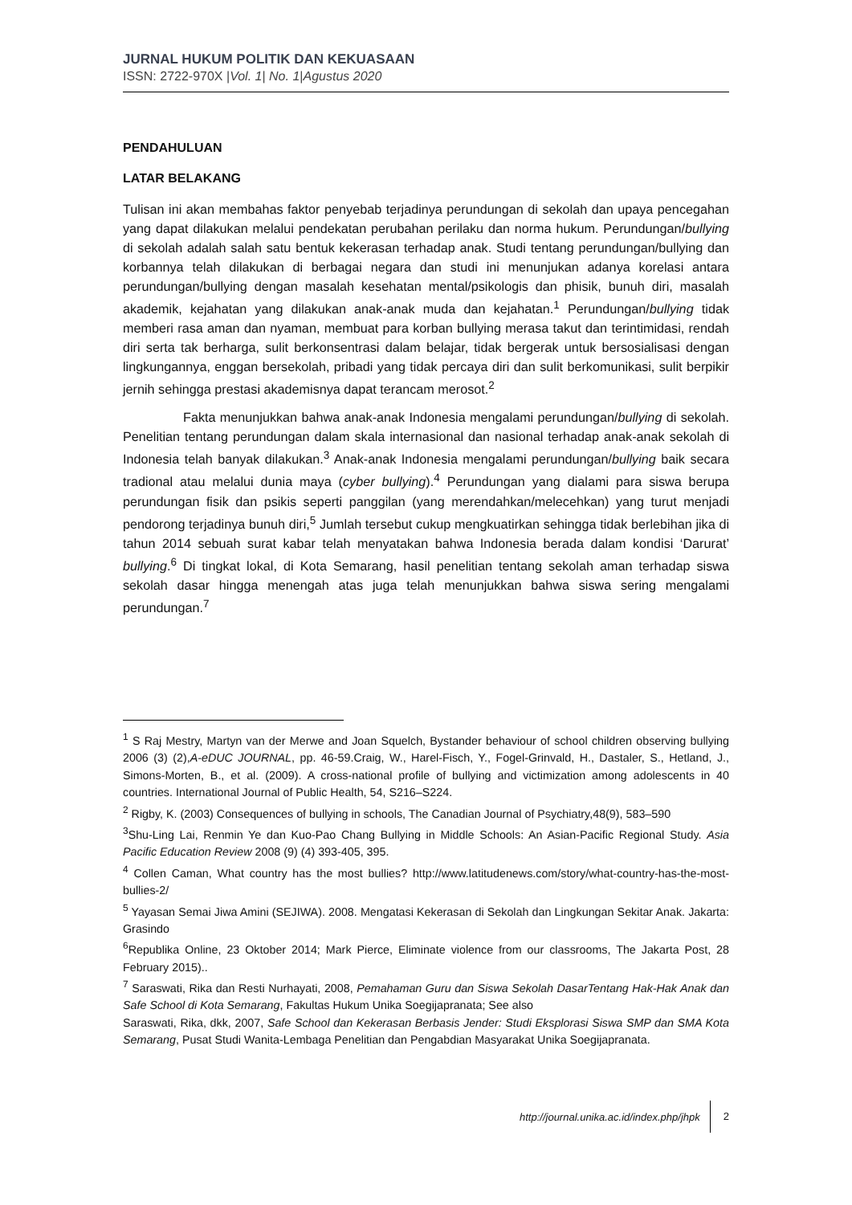JURNAL HUKUM POLITIK DAN KEKUASAAN
ISSN: 2722-970X |Vol. 1| No. 1|Agustus 2020
PENDAHULUAN
LATAR BELAKANG
Tulisan ini akan membahas faktor penyebab terjadinya perundungan di sekolah dan upaya pencegahan yang dapat dilakukan melalui pendekatan perubahan perilaku dan norma hukum. Perundungan/bullying di sekolah adalah salah satu bentuk kekerasan terhadap anak. Studi tentang perundungan/bullying dan korbannya telah dilakukan di berbagai negara dan studi ini menunjukan adanya korelasi antara perundungan/bullying dengan masalah kesehatan mental/psikologis dan phisik, bunuh diri, masalah akademik, kejahatan yang dilakukan anak-anak muda dan kejahatan.<sup>1</sup> Perundungan/bullying tidak memberi rasa aman dan nyaman, membuat para korban bullying merasa takut dan terintimidasi, rendah diri serta tak berharga, sulit berkonsentrasi dalam belajar, tidak bergerak untuk bersosialisasi dengan lingkungannya, enggan bersekolah, pribadi yang tidak percaya diri dan sulit berkomunikasi, sulit berpikir jernih sehingga prestasi akademisnya dapat terancam merosot.<sup>2</sup>
Fakta menunjukkan bahwa anak-anak Indonesia mengalami perundungan/bullying di sekolah. Penelitian tentang perundungan dalam skala internasional dan nasional terhadap anak-anak sekolah di Indonesia telah banyak dilakukan.<sup>3</sup> Anak-anak Indonesia mengalami perundungan/bullying baik secara tradional atau melalui dunia maya (cyber bullying).<sup>4</sup> Perundungan yang dialami para siswa berupa perundungan fisik dan psikis seperti panggilan (yang merendahkan/melecehkan) yang turut menjadi pendorong terjadinya bunuh diri,<sup>5</sup> Jumlah tersebut cukup mengkuatirkan sehingga tidak berlebihan jika di tahun 2014 sebuah surat kabar telah menyatakan bahwa Indonesia berada dalam kondisi ‘Darurat’ bullying.<sup>6</sup> Di tingkat lokal, di Kota Semarang, hasil penelitian tentang sekolah aman terhadap siswa sekolah dasar hingga menengah atas juga telah menunjukkan bahwa siswa sering mengalami perundungan.<sup>7</sup>
<sup>1</sup> S Raj Mestry, Martyn van der Merwe and Joan Squelch, Bystander behaviour of school children observing bullying 2006 (3) (2),A-eDUC JOURNAL, pp. 46-59.Craig, W., Harel-Fisch, Y., Fogel-Grinvald, H., Dastaler, S., Hetland, J., Simons-Morten, B., et al. (2009). A cross-national profile of bullying and victimization among adolescents in 40 countries. International Journal of Public Health, 54, S216–S224.
<sup>2</sup> Rigby, K. (2003) Consequences of bullying in schools, The Canadian Journal of Psychiatry,48(9), 583–590
<sup>3</sup> Shu-Ling Lai, Renmin Ye dan Kuo-Pao Chang Bullying in Middle Schools: An Asian-Pacific Regional Study. Asia Pacific Education Review 2008 (9) (4) 393-405, 395.
<sup>4</sup> Collen Caman, What country has the most bullies? http://www.latitudenews.com/story/what-country-has-the-most-bullies-2/
<sup>5</sup> Yayasan Semai Jiwa Amini (SEJIWA). 2008. Mengatasi Kekerasan di Sekolah dan Lingkungan Sekitar Anak. Jakarta: Grasindo
<sup>6</sup> Republika Online, 23 Oktober 2014; Mark Pierce, Eliminate violence from our classrooms, The Jakarta Post, 28 February 2015)..
<sup>7</sup> Saraswati, Rika dan Resti Nurhayati, 2008, Pemahaman Guru dan Siswa Sekolah DasarTentang Hak-Hak Anak dan Safe School di Kota Semarang, Fakultas Hukum Unika Soegijapranata; See also
Saraswati, Rika, dkk, 2007, Safe School dan Kekerasan Berbasis Jender: Studi Eksplorasi Siswa SMP dan SMA Kota Semarang, Pusat Studi Wanita-Lembaga Penelitian dan Pengabdian Masyarakat Unika Soegijapranata.
http://journal.unika.ac.id/index.php/jhpk 2